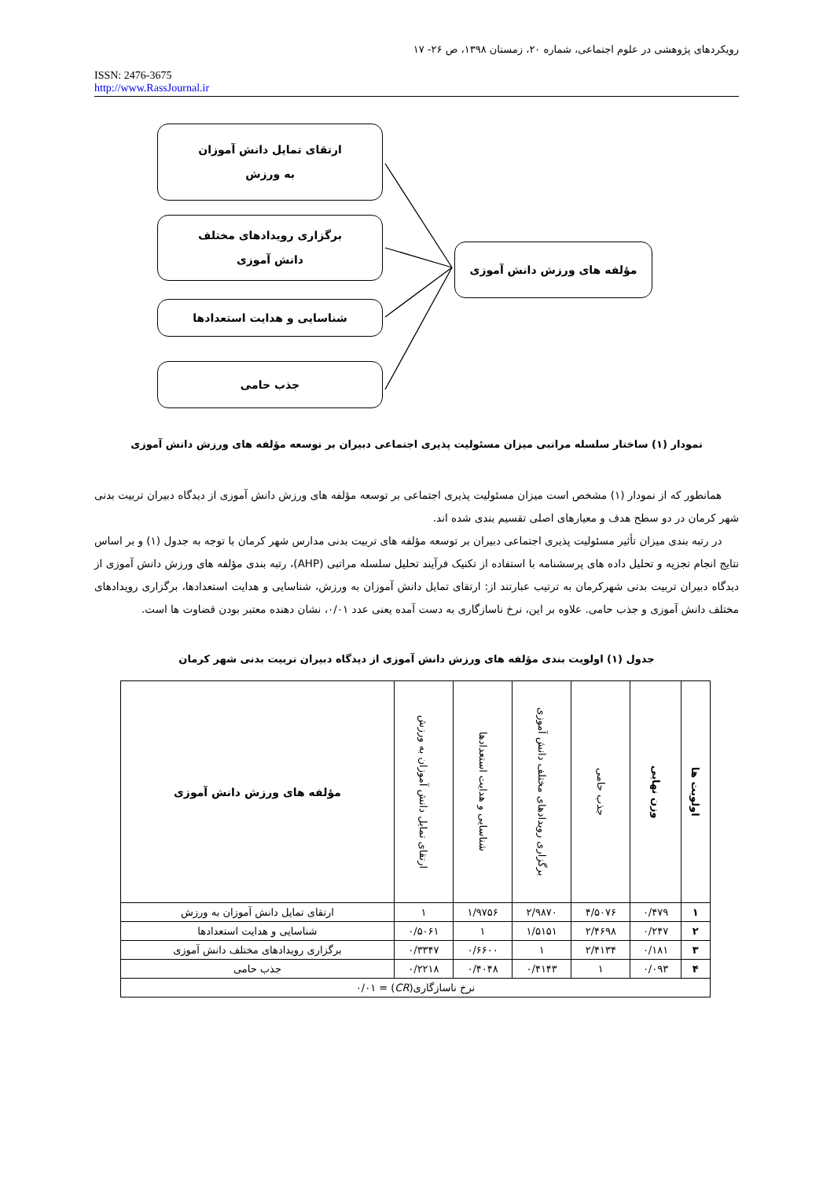رویکردهای پژوهشی در علوم اجتماعی، شماره ۲۰، زمستان ۱۳۹۸، ص ۲۶- ۱۷
ISSN: 2476-3675
http://www.RassJournal.ir
ارتقای تمایل دانش آموزان
به ورزش
برگزاری رویدادهای مختلف
دانش آموزی
شناسایی و هدایت استعدادها
جذب حامی
مؤلفه های ورزش دانش آموزی
نمودار (۱) ساختار سلسله مراتبی میزان مسئولیت پذیری اجتماعی دبیران بر توسعه مؤلفه های ورزش دانش آموزی
همانطور که از نمودار (۱) مشخص است میزان مسئولیت پذیری اجتماعی بر توسعه مؤلفه های ورزش دانش آموزی از دیدگاه دبیران تربیت بدنی شهر کرمان در دو سطح هدف و معیارهای اصلی تقسیم بندی شده اند.
در رتبه بندی میزان تأثیر مسئولیت پذیری اجتماعی دبیران بر توسعه مؤلفه های تربیت بدنی مدارس شهر کرمان با توجه به جدول (۱) و بر اساس نتایج انجام تجزیه و تحلیل داده های پرسشنامه با استفاده از تکنیک فرآیند تحلیل سلسله مراتبی (AHP)، رتبه بندی مؤلفه های ورزش دانش آموزی از دیدگاه دبیران تربیت بدنی شهرکرمان به ترتیب عبارتند از: ارتقای تمایل دانش آموزان به ورزش، شناسایی و هدایت استعدادها، برگزاری رویدادهای مختلف دانش آموزی و جذب حامی. علاوه بر این، نرخ ناسازگاری به دست آمده یعنی عدد ۰/۰۱، نشان دهنده معتبر بودن قضاوت ها است.
جدول (۱) اولویت بندی مؤلفه های ورزش دانش آموزی از دیدگاه دبیران تربیت بدنی شهر کرمان
| اولویت ها | وزن نهایی | جذب حامی | برگزاری رویدادهای مختلف دانش آموزی | شناسایی و هدایت استعدادها | ارتقای تمایل دانش آموزان به ورزش | مؤلفه های ورزش دانش آموزی |
| --- | --- | --- | --- | --- | --- | --- |
| ۱ | ۰/۴۷۹ | ۴/۵۰۷۶ | ۲/۹۸۷۰ | ۱/۹۷۵۶ | ۱ | ارتقای تمایل دانش آموزان به ورزش |
| ۲ | ۰/۲۴۷ | ۲/۴۶۹۸ | ۱/۵۱۵۱ | ۱ | ۰/۵۰۶۱ | شناسایی و هدایت استعدادها |
| ۳ | ۰/۱۸۱ | ۲/۴۱۳۴ | ۱ | ۰/۶۶۰۰ | ۰/۳۳۴۷ | برگزاری رویدادهای مختلف دانش آموزی |
| ۴ | ۰/۰۹۳ | ۱ | ۰/۴۱۴۳ | ۰/۴۰۴۸ | ۰/۲۲۱۸ | جذب حامی |
| نرخ ناسازگاری( CR ) = ۰/۰۱ | | | | | | |